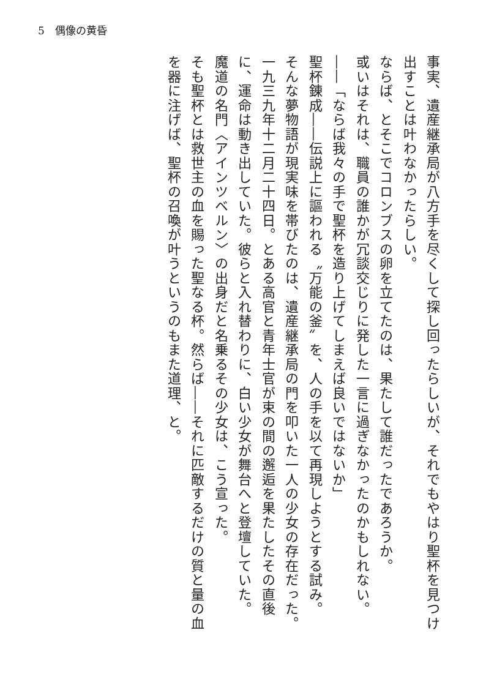5　偶像の黄昏
事実、遺産継承局が八方手を尽くして探し回ったらしいが、それでもやはり聖杯を見つけ出すことは叶わなかったらしい。
ならば、とそこでコロンブスの卵を立てたのは、果たして誰だったであろうか。
或いはそれは、職員の誰かが冗談交じりに発した一言に過ぎなかったのかもしれない。
――「ならば我々の手で聖杯を造り上げてしまえば良いではないか」
聖杯錬成――伝説上に謳われる〝万能の釜〟を、人の手を以て再現しようとする試み。
そんな夢物語が現実味を帯びたのは、遺産継承局の門を叩いた一人の少女の存在だった。
一九三九年十二月二十四日。とある高官と青年士官が束の間の邂逅を果たしたその直後に、運命は動き出していた。彼らと入れ替わりに、白い少女が舞台へと登壇していた。
魔道の名門〈アインツベルン〉の出身だと名乗るその少女は、こう宣った。
そも聖杯とは救世主の血を賜った聖なる杯。然らば――それに匹敵するだけの質と量の血を器に注げば、聖杯の召喚が叶うというのもまた道理、と。